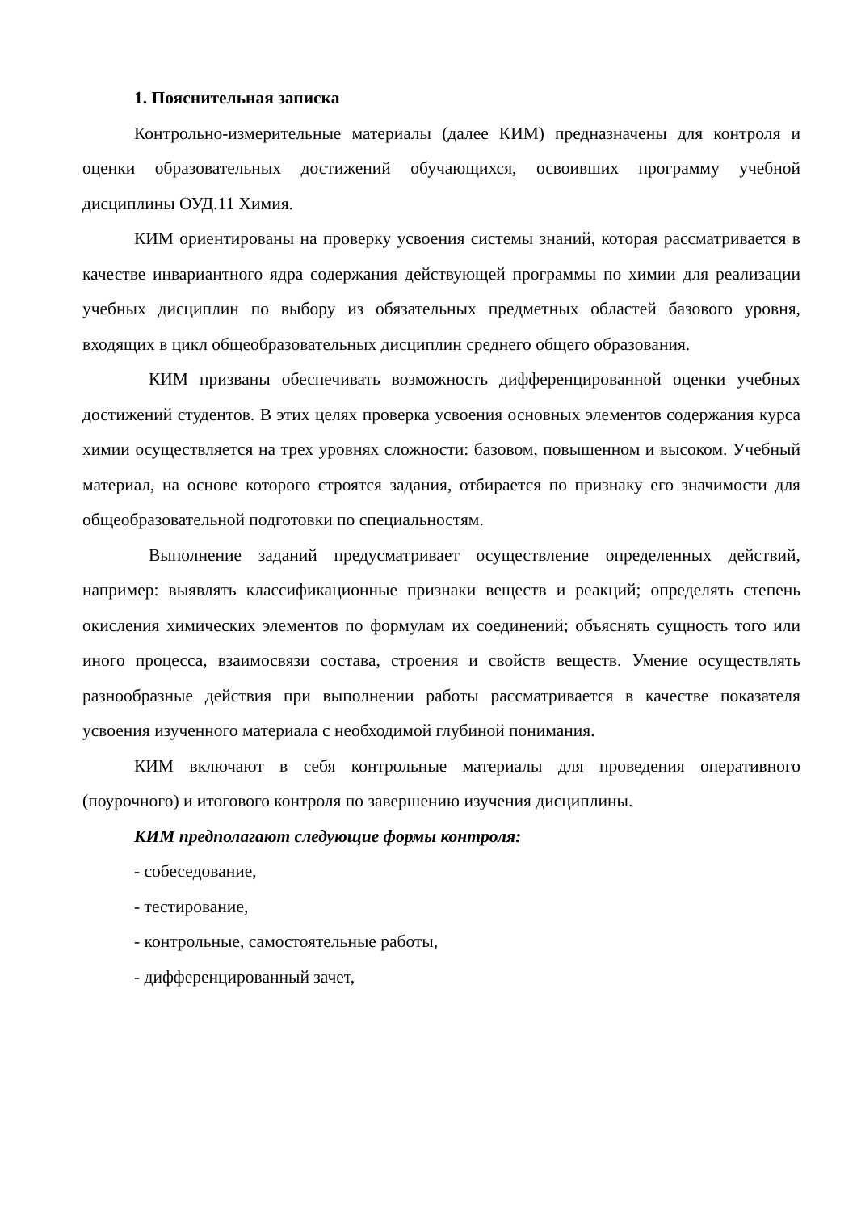1. Пояснительная записка
Контрольно-измерительные материалы (далее КИМ) предназначены для контроля и оценки образовательных достижений обучающихся, освоивших программу учебной дисциплины ОУД.11 Химия.
КИМ ориентированы на проверку усвоения системы знаний, которая рассматривается в качестве инвариантного ядра содержания действующей программы по химии для реализации учебных дисциплин по выбору из обязательных предметных областей базового уровня, входящих в цикл общеобразовательных дисциплин среднего общего образования.
КИМ призваны обеспечивать возможность дифференцированной оценки учебных достижений студентов. В этих целях проверка усвоения основных элементов содержания курса химии осуществляется на трех уровнях сложности: базовом, повышенном и высоком. Учебный материал, на основе которого строятся задания, отбирается по признаку его значимости для общеобразовательной подготовки по специальностям.
Выполнение заданий предусматривает осуществление определенных действий, например: выявлять классификационные признаки веществ и реакций; определять степень окисления химических элементов по формулам их соединений; объяснять сущность того или иного процесса, взаимосвязи состава, строения и свойств веществ. Умение осуществлять разнообразные действия при выполнении работы рассматривается в качестве показателя усвоения изученного материала с необходимой глубиной понимания.
КИМ включают в себя контрольные материалы для проведения оперативного (поурочного) и итогового контроля по завершению изучения дисциплины.
КИМ предполагают следующие формы контроля:
- собеседование,
- тестирование,
- контрольные, самостоятельные работы,
- дифференцированный зачет,